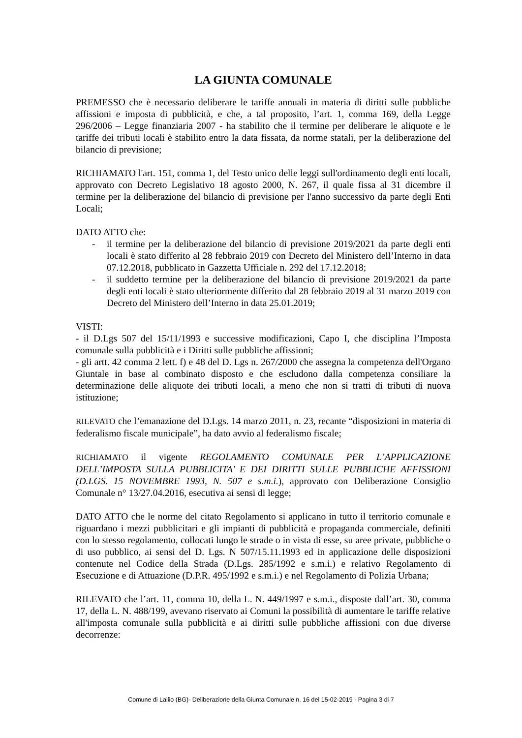LA GIUNTA COMUNALE
PREMESSO che è necessario deliberare le tariffe annuali in materia di diritti sulle pubbliche affissioni e imposta di pubblicità, e che, a tal proposito, l’art. 1, comma 169, della Legge 296/2006 – Legge finanziaria 2007 - ha stabilito che il termine per deliberare le aliquote e le tariffe dei tributi locali è stabilito entro la data fissata, da norme statali, per la deliberazione del bilancio di previsione;
RICHIAMATO l'art. 151, comma 1, del Testo unico delle leggi sull'ordinamento degli enti locali, approvato con Decreto Legislativo 18 agosto 2000, N. 267, il quale fissa al 31 dicembre il termine per la deliberazione del bilancio di previsione per l'anno successivo da parte degli Enti Locali;
DATO ATTO che:
- il termine per la deliberazione del bilancio di previsione 2019/2021 da parte degli enti locali è stato differito al 28 febbraio 2019 con Decreto del Ministero dell’Interno in data 07.12.2018, pubblicato in Gazzetta Ufficiale n. 292 del 17.12.2018;
- il suddetto termine per la deliberazione del bilancio di previsione 2019/2021 da parte degli enti locali è stato ulteriormente differito dal 28 febbraio 2019 al 31 marzo 2019 con Decreto del Ministero dell’Interno in data 25.01.2019;
VISTI:
- il D.Lgs 507 del 15/11/1993 e successive modificazioni, Capo I, che disciplina l’Imposta comunale sulla pubblicità e i Diritti sulle pubbliche affissioni;
- gli artt. 42 comma 2 lett. f) e 48 del D. Lgs n. 267/2000 che assegna la competenza dell'Organo Giuntale in base al combinato disposto e che escludono dalla competenza consiliare la determinazione delle aliquote dei tributi locali, a meno che non si tratti di tributi di nuova istituzione;
RILEVATO che l’emanazione del D.Lgs. 14 marzo 2011, n. 23, recante “disposizioni in materia di federalismo fiscale municipale”, ha dato avvio al federalismo fiscale;
RICHIAMATO il vigente REGOLAMENTO COMUNALE PER L’APPLICAZIONE DELL’IMPOSTA SULLA PUBBLICITA’ E DEI DIRITTI SULLE PUBBLICHE AFFISSIONI (D.LGS. 15 NOVEMBRE 1993, N. 507 e s.m.i.), approvato con Deliberazione Consiglio Comunale n° 13/27.04.2016, esecutiva ai sensi di legge;
DATO ATTO che le norme del citato Regolamento si applicano in tutto il territorio comunale e riguardano i mezzi pubblicitari e gli impianti di pubblicità e propaganda commerciale, definiti con lo stesso regolamento, collocati lungo le strade o in vista di esse, su aree private, pubbliche o di uso pubblico, ai sensi del D. Lgs. N 507/15.11.1993 ed in applicazione delle disposizioni contenute nel Codice della Strada (D.Lgs. 285/1992 e s.m.i.) e relativo Regolamento di Esecuzione e di Attuazione (D.P.R. 495/1992 e s.m.i.) e nel Regolamento di Polizia Urbana;
RILEVATO che l’art. 11, comma 10, della L. N. 449/1997 e s.m.i., disposte dall’art. 30, comma 17, della L. N. 488/199, avevano riservato ai Comuni la possibilità di aumentare le tariffe relative all'imposta comunale sulla pubblicità e ai diritti sulle pubbliche affissioni con due diverse decorrenze:
Comune di Lallio (BG)- Deliberazione della Giunta Comunale n. 16 del 15-02-2019 - Pagina 3 di 7